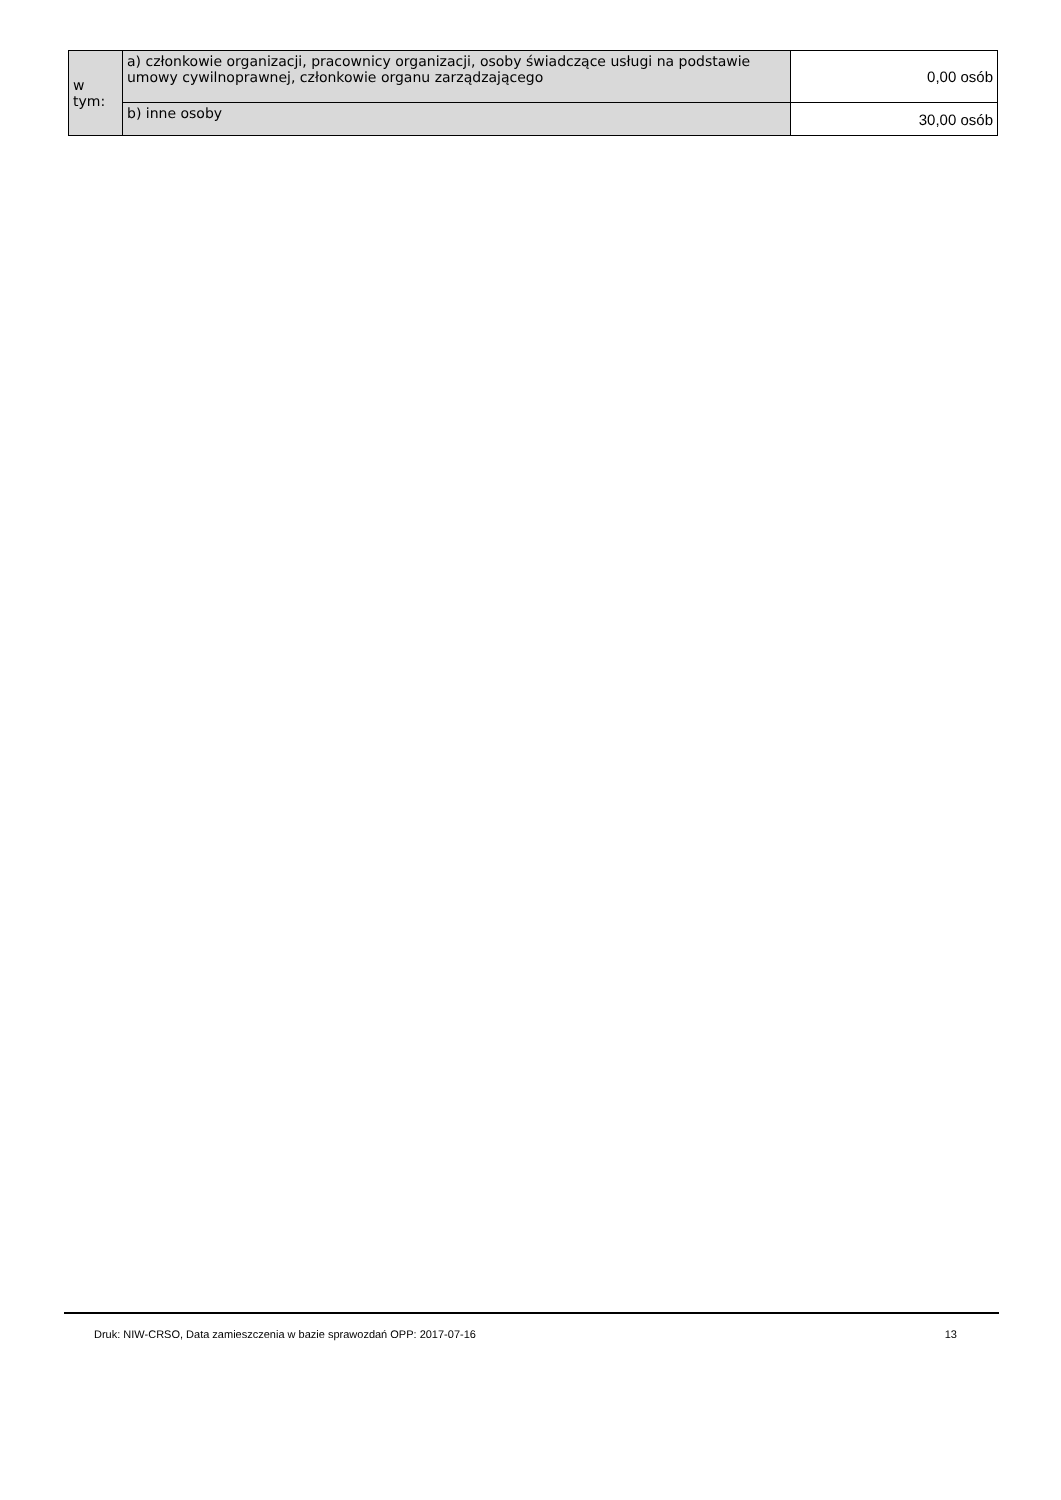| w tym: | a) członkowie organizacji, pracownicy organizacji, osoby świadczące usługi na podstawie umowy cywilnoprawnej, członkowie organu zarządzającego | 0,00 osób |
| | b) inne osoby | 30,00 osób |
Druk: NIW-CRSO, Data zamieszczenia w bazie sprawozdań OPP: 2017-07-16 13